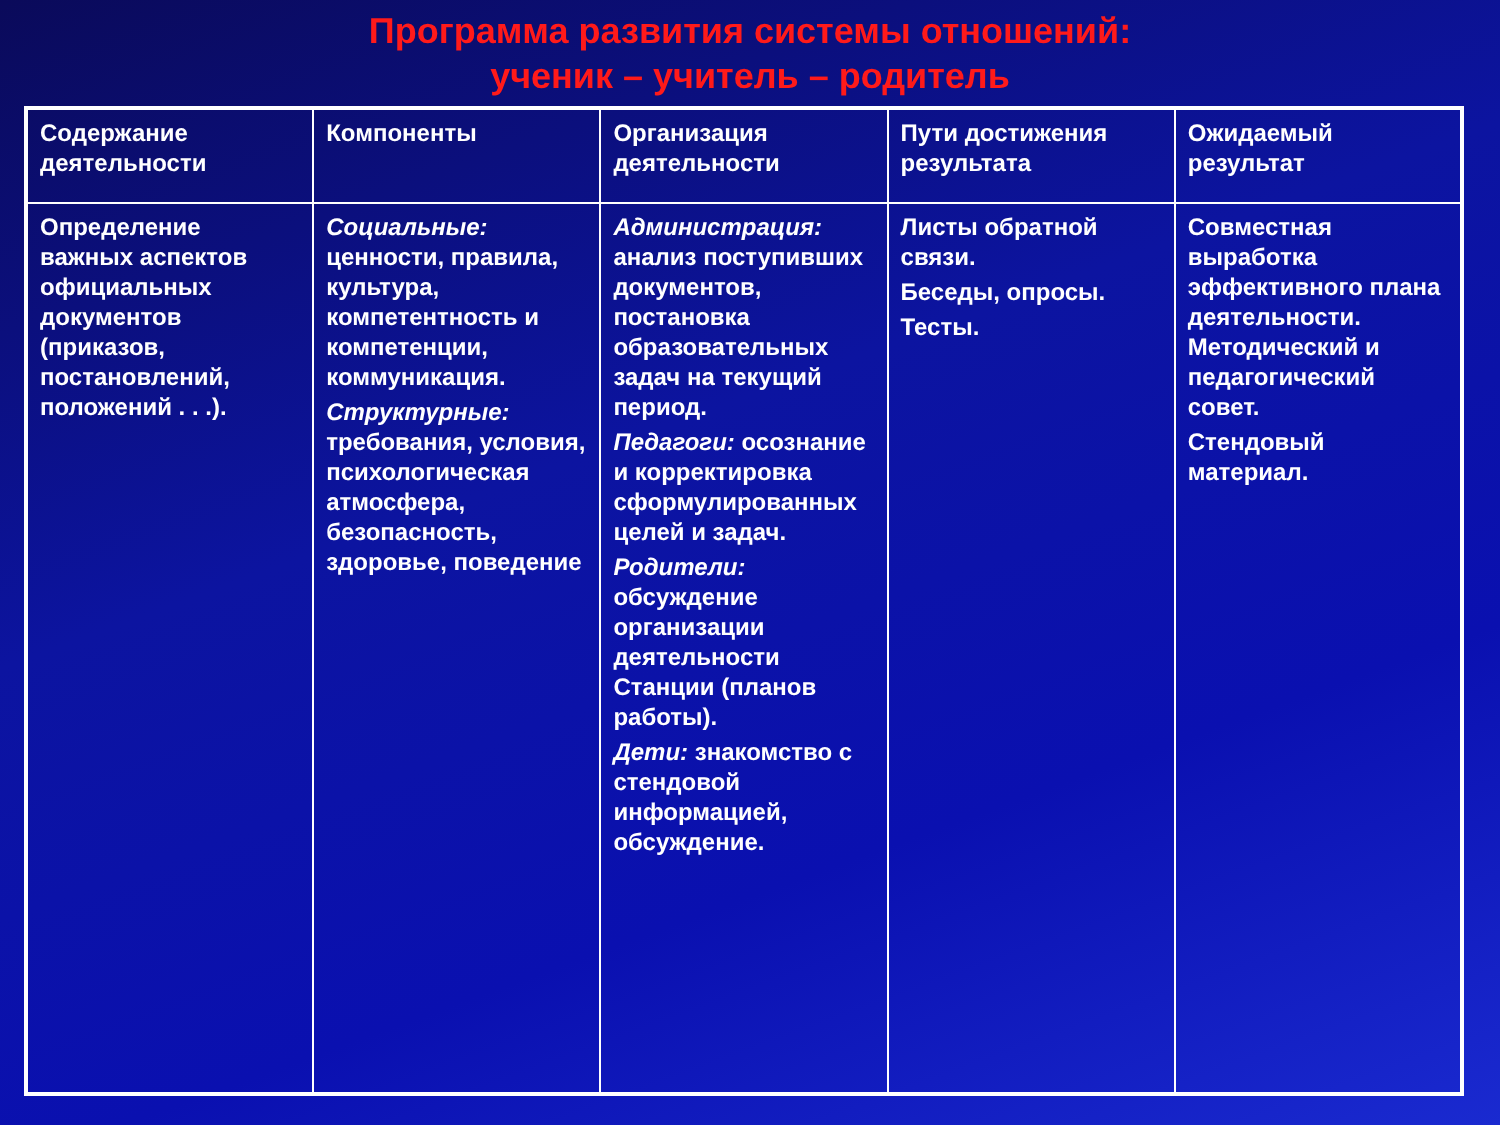Программа развития системы отношений:
ученик – учитель – родитель
| Содержание деятельности | Компоненты | Организация деятельности | Пути достижения результата | Ожидаемый результат |
| --- | --- | --- | --- | --- |
| Определение важных аспектов официальных документов (приказов, постановлений, положений . . .). | Социальные: ценности, правила, культура, компетентность и компетенции, коммуникация. Структурные: требования, условия, психологическая атмосфера, безопасность, здоровье, поведение | Администрация: анализ поступивших документов, постановка образовательных задач на текущий период. Педагоги: осознание и корректировка сформулированных целей и задач. Родители: обсуждение организации деятельности Станции (планов работы). Дети: знакомство с стендовой информацией, обсуждение. | Листы обратной связи. Беседы, опросы. Тесты. | Совместная выработка эффективного плана деятельности. Методический и педагогический совет. Стендовый материал. |